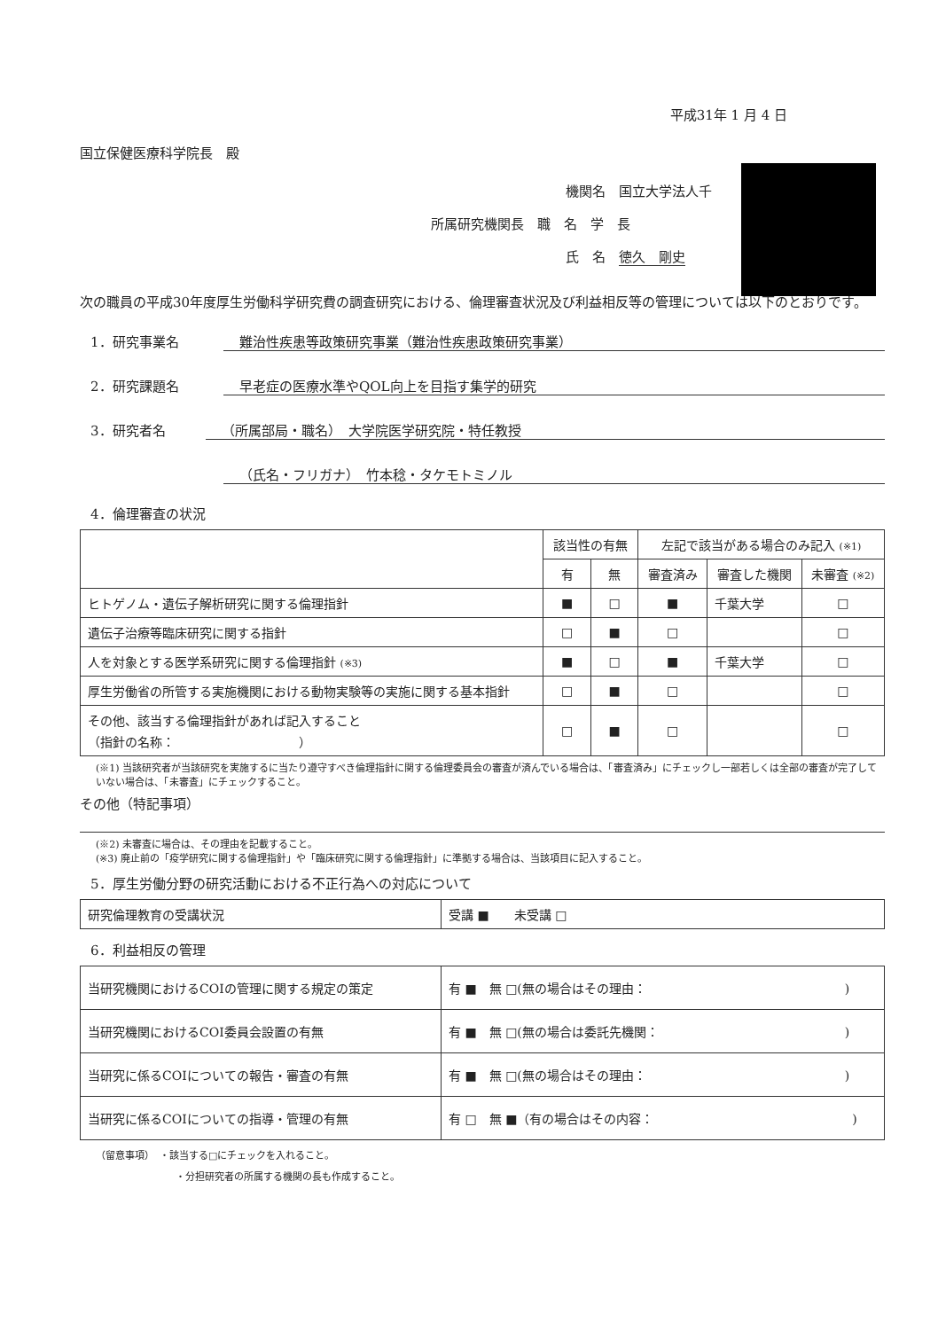平成31年 1 月 4 日
国立保健医療科学院長　殿
機関名　国立大学法人千
所属研究機関長　職　名　学　長
氏　名　徳久　剛史
次の職員の平成30年度厚生労働科学研究費の調査研究における、倫理審査状況及び利益相反等の管理については以下のとおりです。
1．研究事業名 難治性疾患等政策研究事業（難治性疾患政策研究事業）
2．研究課題名 早老症の医療水準やQOL向上を目指す集学的研究
3．研究者名 （所属部局・職名）　大学院医学研究院・特任教授
（氏名・フリガナ）　竹本稔・タケモトミノル
4．倫理審査の状況
| | 該当性の有無 | | 左記で該当がある場合のみ記入 (※1) | | |
| --- | --- | --- | --- | --- | --- |
| | 有 | 無 | 審査済み | 審査した機関 | 未審査 (※2) |
| ヒトゲノム・遺伝子解析研究に関する倫理指針 | ■ | □ | ■ | 千葉大学 | □ |
| 遺伝子治療等臨床研究に関する指針 | □ | ■ | □ | | □ |
| 人を対象とする医学系研究に関する倫理指針 (※3) | ■ | □ | ■ | 千葉大学 | □ |
| 厚生労働省の所管する実施機関における動物実験等の実施に関する基本指針 | □ | ■ | □ | | □ |
| その他、該当する倫理指針があれば記入すること （指針の名称： ） | □ | ■ | □ | | □ |
(※1) 当該研究者が当該研究を実施するに当たり遵守すべき倫理指針に関する倫理委員会の審査が済んでいる場合は、「審査済み」にチェックし一部若しくは全部の審査が完了していない場合は、「未審査」にチェックすること。
その他（特記事項）
(※2) 未審査に場合は、その理由を記載すること。
(※3) 廃止前の「疫学研究に関する倫理指針」や「臨床研究に関する倫理指針」に準拠する場合は、当該項目に記入すること。
5．厚生労働分野の研究活動における不正行為への対応について
| 研究倫理教育の受講状況 | 受講 ■ 未受講 □ |
6．利益相反の管理
| 当研究機関におけるCOIの管理に関する規定の策定 | 有 ■ 無 □(無の場合はその理由： ) |
| 当研究機関におけるCOI委員会設置の有無 | 有 ■ 無 □(無の場合は委託先機関： ) |
| 当研究に係るCOIについての報告・審査の有無 | 有 ■ 無 □(無の場合はその理由： ) |
| 当研究に係るCOIについての指導・管理の有無 | 有 □ 無 ■（有の場合はその内容： ) |
（留意事項）　・該当する□にチェックを入れること。
・分担研究者の所属する機関の長も作成すること。